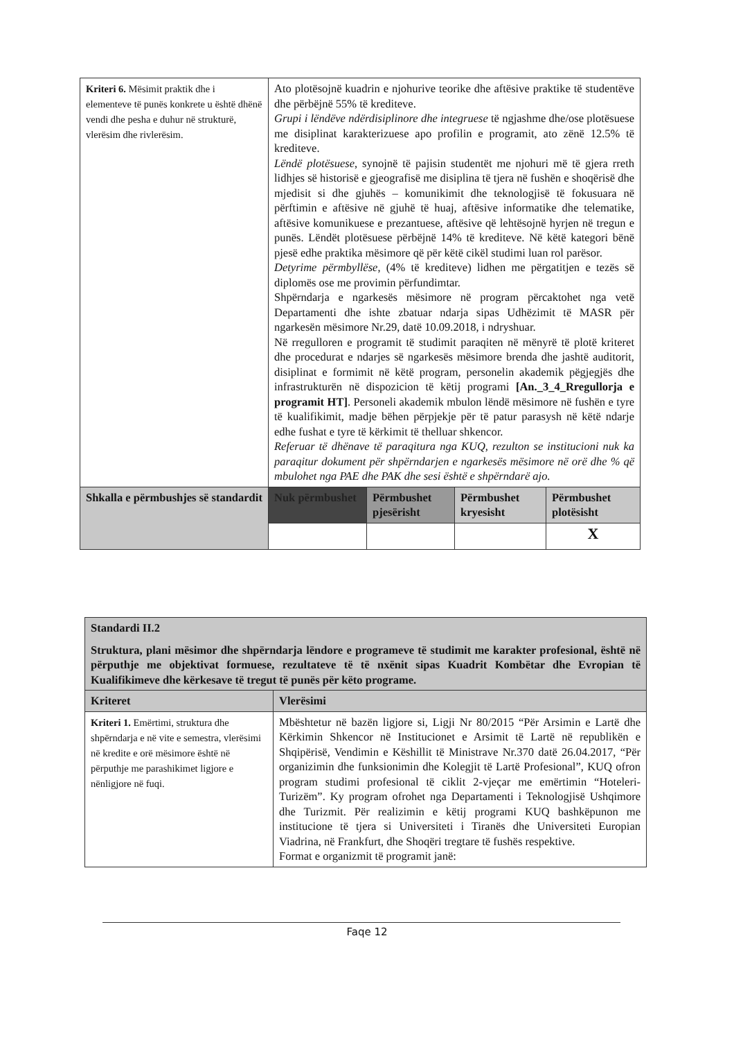| Kriteri 6. Mësimit praktik dhe i elementeve të punës konkrete u është dhënë vendi dhe pesha e duhur në strukturë, vlerësim dhe rivlerësim. | Ato plotësojnë kuadrin e njohurive teorike dhe aftësive praktike të studentëve dhe përbëjnë 55% të krediteve. Grupi i lëndëve ndërdisiplinore dhe integruese të ngjashme dhe/ose plotësuese me disiplinat karakterizuese apo profilin e programit, ato zënë 12.5% të krediteve. Lëndë plotësuese , synojnë të pajisin studentët me njohuri më të gjera rreth lidhjes së historisë e gjeografisë me disiplina të tjera në fushën e shoqërisë dhe mjedisit si dhe gjuhës – komunikimit dhe teknologjisë të fokusuara në përftimin e aftësive në gjuhë të huaj, aftësive informatike dhe telematike, aftësive komunikuese e prezantuese, aftësive që lehtësojnë hyrjen në tregun e punës. Lëndët plotësuese përbëjnë 14% të krediteve. Në këtë kategori bënë pjesë edhe praktika mësimore që për këtë cikël studimi luan rol parësor. Detyrime përmbyllëse , (4% të krediteve) lidhen me përgatitjen e tezës së diplomës ose me provimin përfundimtar. Shpërndarja e ngarkesës mësimore në program përcaktohet nga vetë Departamenti dhe ishte zbatuar ndarja sipas Udhëzimit të MASR për ngarkesën mësimore Nr.29, datë 10.09.2018, i ndryshuar. Në rregulloren e programit të studimit paraqiten në mënyrë të plotë kriteret dhe procedurat e ndarjes së ngarkesës mësimore brenda dhe jashtë auditorit, disiplinat e formimit në këtë program, personelin akademik pëgjegjës dhe infrastrukturën në dispozicion të këtij programi [An._3_4_Rregullorja e programit HT] . Personeli akademik mbulon lëndë mësimore në fushën e tyre të kualifikimit, madje bëhen përpjekje për të patur parasysh në këtë ndarje edhe fushat e tyre të kërkimit të thelluar shkencor. Referuar të dhënave të paraqitura nga KUQ, rezulton se institucioni nuk ka paraqitur dokument për shpërndarjen e ngarkesës mësimore në orë dhe % që mbulohet nga PAE dhe PAK dhe sesi është e shpërndarë ajo. | | | |
| Shkalla e përmbushjes së standardit | Nuk përmbushet | Përmbushet pjesërisht | Përmbushet kryesisht | Përmbushet plotësisht |
| | | | | X |
| Standardi II.2 Struktura, plani mësimor dhe shpërndarja lëndore e programeve të studimit me karakter profesional, është në përputhje me objektivat formuese, rezultateve të të nxënit sipas Kuadrit Kombëtar dhe Evropian të Kualifikimeve dhe kërkesave të tregut të punës për këto programe. | |
| Kriteret | Vlerësimi |
| Kriteri 1. Emërtimi, struktura dhe shpërndarja e në vite e semestra, vlerësimi në kredite e orë mësimore është në përputhje me parashikimet ligjore e nënligjore në fuqi. | Mbështetur në bazën ligjore si, Ligji Nr 80/2015 “Për Arsimin e Lartë dhe Kërkimin Shkencor në Institucionet e Arsimit të Lartë në republikën e Shqipërisë, Vendimin e Këshillit të Ministrave Nr.370 datë 26.04.2017, “Për organizimin dhe funksionimin dhe Kolegjit të Lartë Profesional”, KUQ ofron program studimi profesional të ciklit 2-vjeçar me emërtimin “Hoteleri-Turizëm”. Ky program ofrohet nga Departamenti i Teknologjisë Ushqimore dhe Turizmit. Për realizimin e këtij programi KUQ bashkëpunon me institucione të tjera si Universiteti i Tiranës dhe Universiteti Europian Viadrina, në Frankfurt, dhe Shoqëri tregtare të fushës respektive. Format e organizmit të programit janë: |
Faqe 12